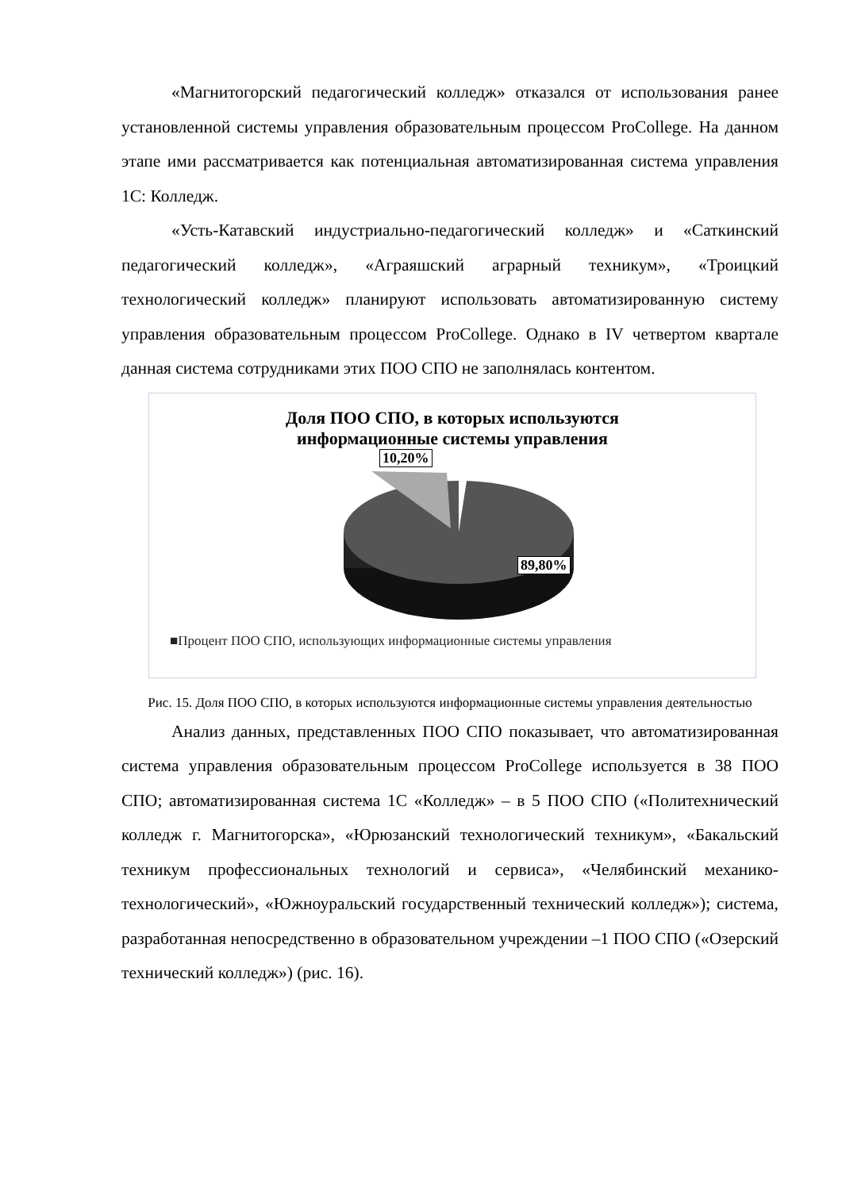«Магнитогорский педагогический колледж» отказался от использования ранее установленной системы управления образовательным процессом ProCollege. На данном этапе ими рассматривается как потенциальная автоматизированная система управления 1С: Колледж.
«Усть-Катавский индустриально-педагогический колледж» и «Саткинский педагогический колледж», «Аграяшский аграрный техникум», «Троицкий технологический колледж» планируют использовать автоматизированную систему управления образовательным процессом ProCollege. Однако в IV четвертом квартале данная система сотрудниками этих ПОО СПО не заполнялась контентом.
Доля ПОО СПО, в которых используются
информационные системы управления
10,20%
89,80%
■Процент ПОО СПО, использующих информационные системы управления
Рис. 15. Доля ПОО СПО, в которых используются информационные системы управления деятельностью
Анализ данных, представленных ПОО СПО показывает, что автоматизированная система управления образовательным процессом ProCollege используется в 38 ПОО СПО; автоматизированная система 1С «Колледж» – в 5 ПОО СПО («Политехнический колледж г. Магнитогорска», «Юрюзанский технологический техникум», «Бакальский техникум профессиональных технологий и сервиса», «Челябинский механико-технологический», «Южноуральский государственный технический колледж»); система, разработанная непосредственно в образовательном учреждении –1 ПОО СПО («Озерский технический колледж») (рис. 16).